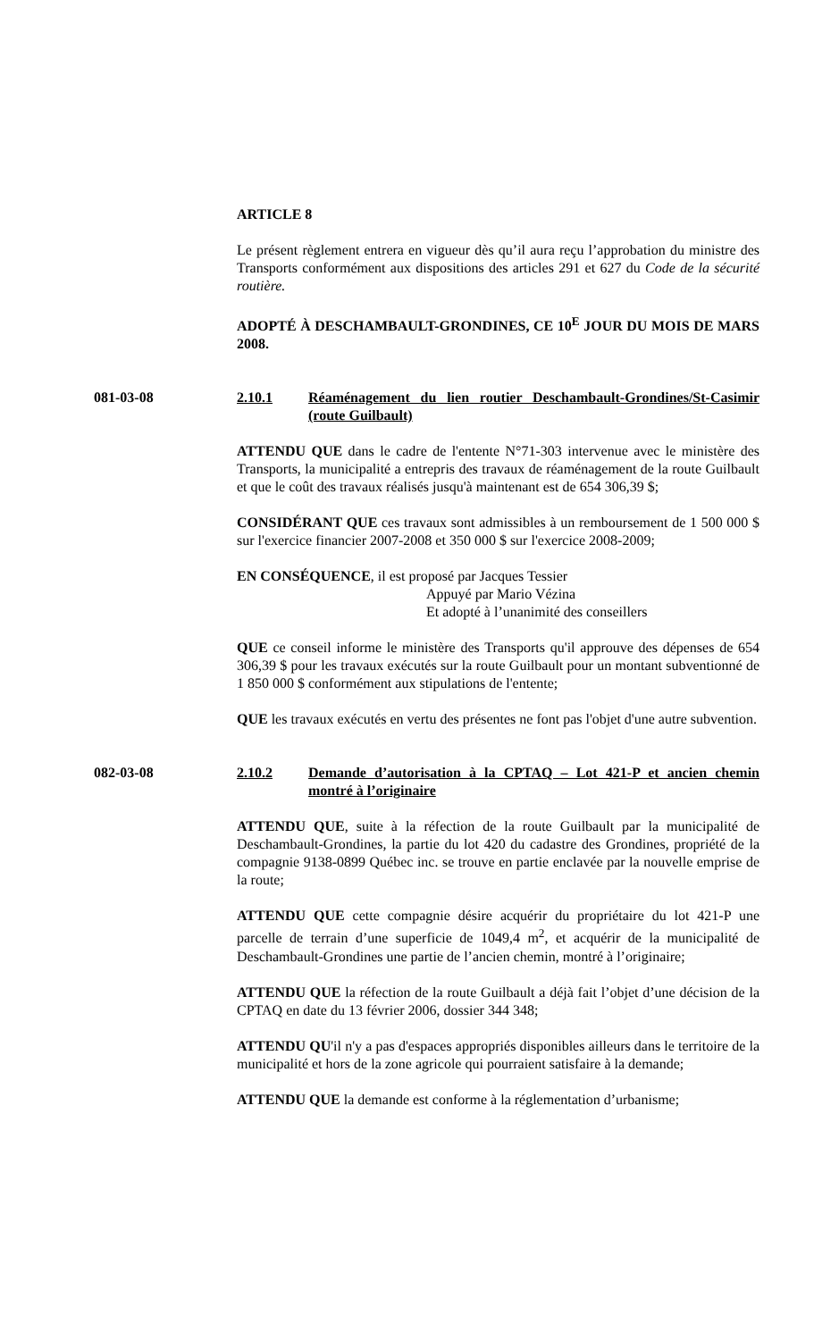ARTICLE 8
Le présent règlement entrera en vigueur dès qu’il aura reçu l’approbation du ministre des Transports conformément aux dispositions des articles 291 et 627 du Code de la sécurité routière.
ADOPTÉ À DESCHAMBAULT-GRONDINES, CE 10<sup>E</sup> JOUR DU MOIS DE MARS 2008.
081-03-08 2.10.1 Réaménagement du lien routier Deschambault-Grondines/St-Casimir (route Guilbault)
ATTENDU QUE dans le cadre de l'entente N°71-303 intervenue avec le ministère des Transports, la municipalité a entrepris des travaux de réaménagement de la route Guilbault et que le coût des travaux réalisés jusqu'à maintenant est de 654 306,39 $;
CONSIDÉRANT QUE ces travaux sont admissibles à un remboursement de 1 500 000 $ sur l'exercice financier 2007-2008 et 350 000 $ sur l'exercice 2008-2009;
EN CONSÉQUENCE, il est proposé par Jacques Tessier
Appuyé par Mario Vézina
Et adopté à l’unanimité des conseillers
QUE ce conseil informe le ministère des Transports qu'il approuve des dépenses de 654 306,39 $ pour les travaux exécutés sur la route Guilbault pour un montant subventionné de 1 850 000 $ conformément aux stipulations de l'entente;
QUE les travaux exécutés en vertu des présentes ne font pas l'objet d'une autre subvention.
082-03-08 2.10.2 Demande d’autorisation à la CPTAQ – Lot 421-P et ancien chemin montré à l’originaire
ATTENDU QUE, suite à la réfection de la route Guilbault par la municipalité de Deschambault-Grondines, la partie du lot 420 du cadastre des Grondines, propriété de la compagnie 9138-0899 Québec inc. se trouve en partie enclavée par la nouvelle emprise de la route;
ATTENDU QUE cette compagnie désire acquérir du propriétaire du lot 421-P une parcelle de terrain d’une superficie de 1049,4 m<sup>2</sup>, et acquérir de la municipalité de Deschambault-Grondines une partie de l’ancien chemin, montré à l’originaire;
ATTENDU QUE la réfection de la route Guilbault a déjà fait l’objet d’une décision de la CPTAQ en date du 13 février 2006, dossier 344 348;
ATTENDU QU'il n'y a pas d'espaces appropriés disponibles ailleurs dans le territoire de la municipalité et hors de la zone agricole qui pourraient satisfaire à la demande;
ATTENDU QUE la demande est conforme à la réglementation d’urbanisme;